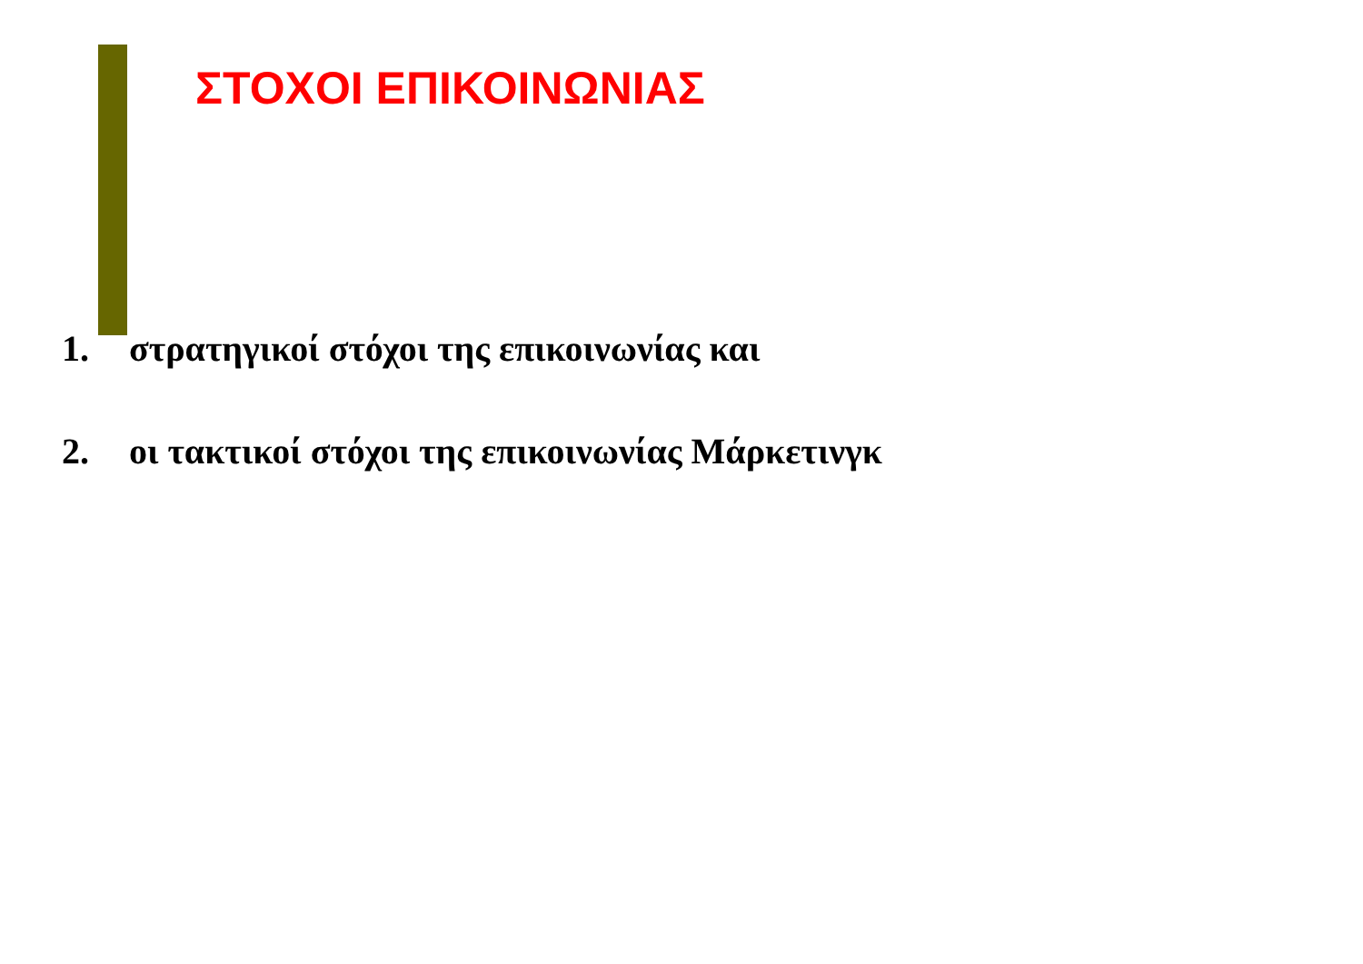ΣΤΟΧΟΙ ΕΠΙΚΟΙΝΩΝΙΑΣ
1. στρατηγικοί στόχοι της επικοινωνίας και
2. οι τακτικοί στόχοι της επικοινωνίας Μάρκετινγκ